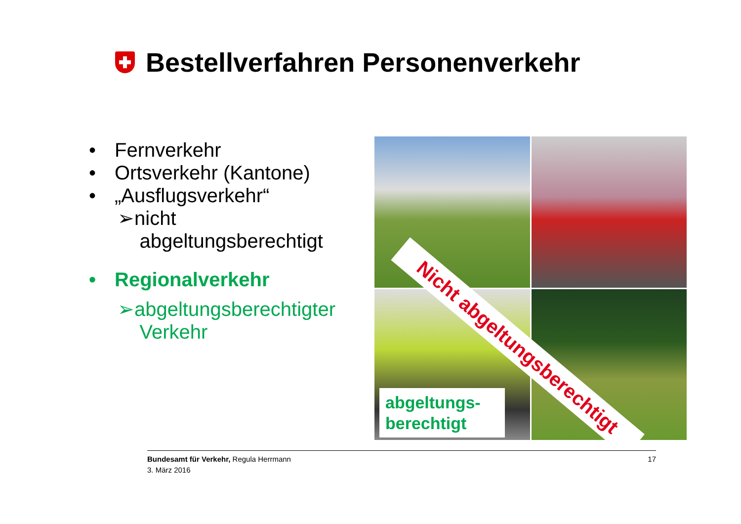Bestellverfahren Personenverkehr
• Fernverkehr
• Ortsverkehr (Kantone)
• „Ausflugsverkehr“
➢nicht
abgeltungsberechtigt
• Regionalverkehr
➢abgeltungsberechtigter
Verkehr
Nicht abgeltungsberechtigt
abgeltungs-
berechtigt
Bundesamt für Verkehr, Regula Herrmann
3. März 2016
17